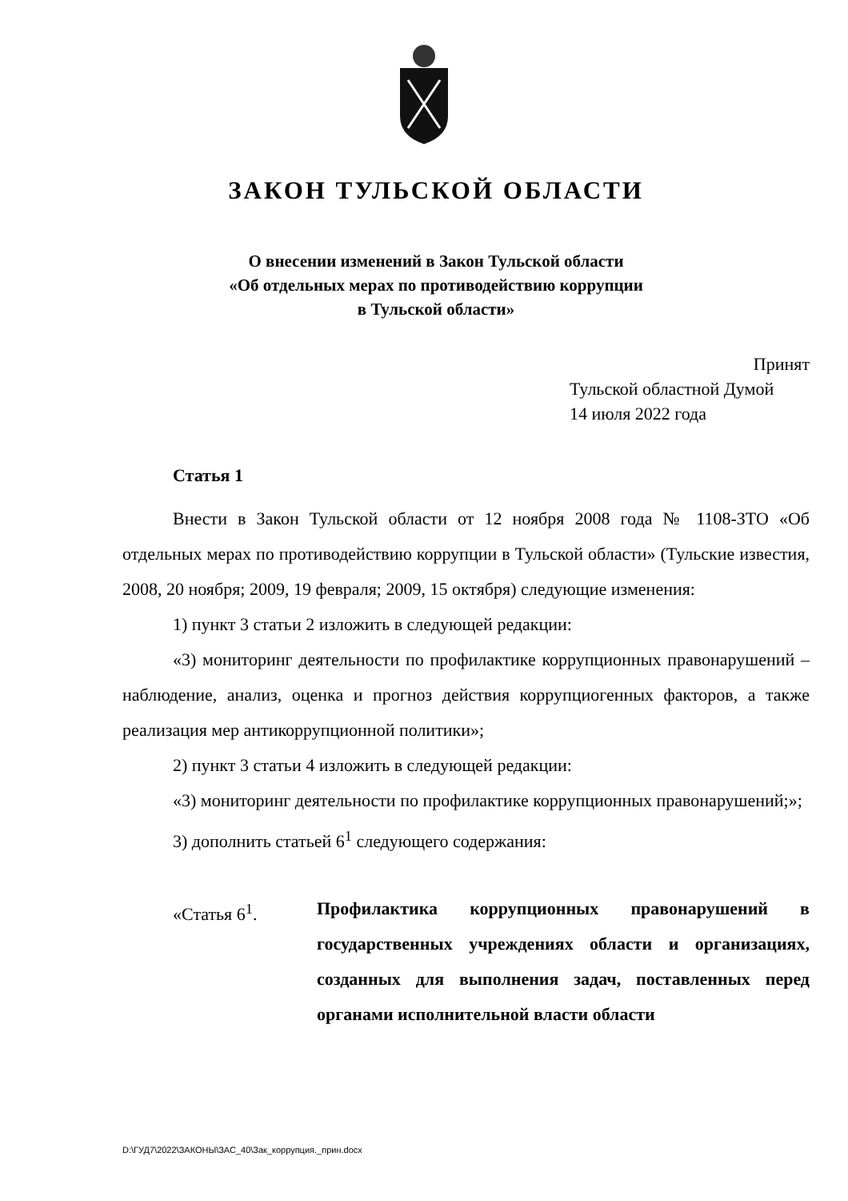ЗАКОН ТУЛЬСКОЙ ОБЛАСТИ
О внесении изменений в Закон Тульской области
«Об отдельных мерах по противодействию коррупции
в Тульской области»
Принят
Тульской областной Думой
14 июля 2022 года
Статья 1
Внести в Закон Тульской области от 12 ноября 2008 года № 1108-ЗТО «Об отдельных мерах по противодействию коррупции в Тульской области» (Тульские известия, 2008, 20 ноября; 2009, 19 февраля; 2009, 15 октября) следующие изменения:
1) пункт 3 статьи 2 изложить в следующей редакции:
«3) мониторинг деятельности по профилактике коррупционных правонарушений – наблюдение, анализ, оценка и прогноз действия коррупциогенных факторов, а также реализация мер антикоррупционной политики»;
2) пункт 3 статьи 4 изложить в следующей редакции:
«3) мониторинг деятельности по профилактике коррупционных правонарушений;»;
3) дополнить статьей 6<sup>1</sup> следующего содержания:
«Статья 6<sup>1</sup>. Профилактика коррупционных правонарушений в государственных учреждениях области и организациях, созданных для выполнения задач, поставленных перед органами исполнительной власти области
D:\ГУД7\2022\ЗАКОНЫ\ЗАС_40\Зак_коррупция._прин.docx